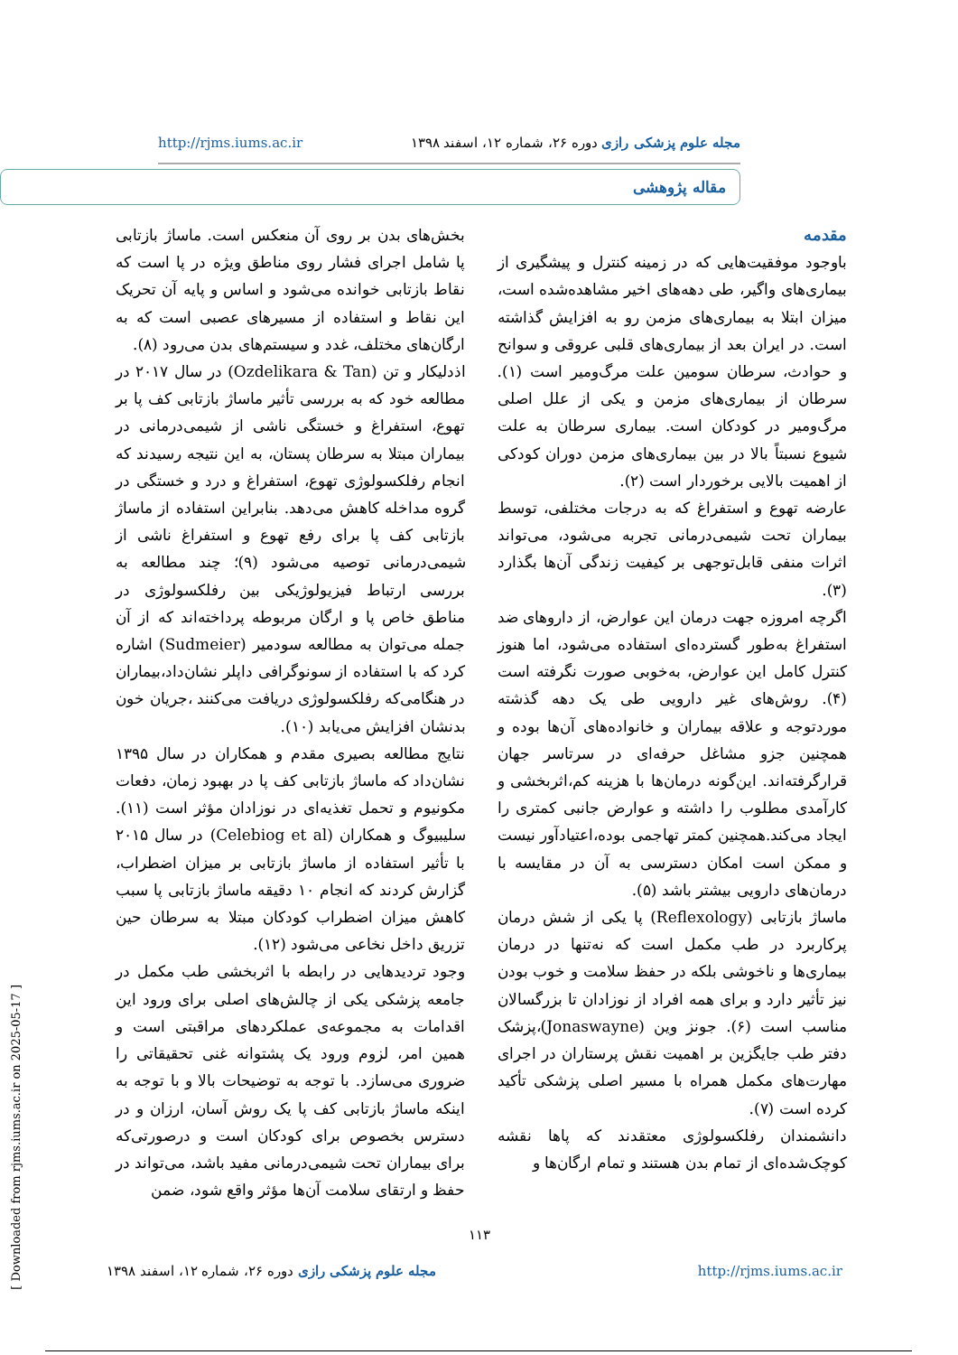http://rjms.iums.ac.ir مجله علوم پزشکی رازی دوره ۲۶، شماره ۱۲، اسفند ۱۳۹۸
مقاله پژوهشی
مقدمه
باوجود موفقیت‌هایی که در زمینه کنترل و پیشگیری از بیماری‌های واگیر، طی دهه‌های اخیر مشاهده‌شده است، میزان ابتلا به بیماری‌های مزمن رو به افزایش گذاشته است. در ایران بعد از بیماری‌های قلبی عروقی و سوانح و حوادث، سرطان سومین علت مرگ‌ومیر است (۱). سرطان از بیماری‌های مزمن و یکی از علل اصلی مرگ‌ومیر در کودکان است. بیماری سرطان به علت شیوع نسبتاً بالا در بین بیماری‌های مزمن دوران کودکی از اهمیت بالایی برخوردار است (۲).
عارضه تهوع و استفراغ که به درجات مختلفی، توسط بیماران تحت شیمی‌درمانی تجربه می‌شود، می‌تواند اثرات منفی قابل‌توجهی بر کیفیت زندگی آن‌ها بگذارد (۳).
اگرچه امروزه جهت درمان این عوارض، از داروهای ضد استفراغ به‌طور گسترده‌ای استفاده می‌شود، اما هنوز کنترل کامل این عوارض، به‌خوبی صورت نگرفته است (۴). روش‌های غیر دارویی طی یک دهه گذشته موردتوجه و علاقه بیماران و خانواده‌های آن‌ها بوده و همچنین جزو مشاغل حرفه‌ای در سرتاسر جهان قرارگرفته‌اند. این‌گونه درمان‌ها با هزینه کم،اثربخشی و کارآمدی مطلوب را داشته و عوارض جانبی کمتری را ایجاد می‌کند.همچنین کمتر تهاجمی بوده،اعتیادآور نیست و ممکن است امکان دسترسی به آن در مقایسه با درمان‌های دارویی بیشتر باشد (۵).
ماساژ بازتابی (Reflexology) پا یکی از شش درمان پرکاربرد در طب مکمل است که نه‌تنها در درمان بیماری‌ها و ناخوشی بلکه در حفظ سلامت و خوب بودن نیز تأثیر دارد و برای همه افراد از نوزادان تا بزرگسالان مناسب است (۶). جونز وین (Jonaswayne)،پزشک دفتر طب جایگزین بر اهمیت نقش پرستاران در اجرای مهارت‌های مکمل همراه با مسیر اصلی پزشکی تأکید کرده است (۷).
دانشمندان رفلکسولوژی معتقدند که پاها نقشه کوچک‌شده‌ای از تمام بدن هستند و تمام ارگان‌ها و
بخش‌های بدن بر روی آن منعکس است. ماساژ بازتابی پا شامل اجرای فشار روی مناطق ویژه در پا است که نقاط بازتابی خوانده می‌شود و اساس و پایه آن تحریک این نقاط و استفاده از مسیرهای عصبی است که به ارگان‌های مختلف، غدد و سیستم‌های بدن می‌رود (۸).
اذدلیکار و تن (Ozdelikara & Tan) در سال ۲۰۱۷ در مطالعه خود که به بررسی تأثیر ماساژ بازتابی کف پا بر تهوع، استفراغ و خستگی ناشی از شیمی‌درمانی در بیماران مبتلا به سرطان پستان، به این نتیجه رسیدند که انجام رفلکسولوژی تهوع، استفراغ و درد و خستگی در گروه مداخله کاهش می‌دهد. بنابراین استفاده از ماساژ بازتابی کف پا برای رفع تهوع و استفراغ ناشی از شیمی‌درمانی توصیه می‌شود (۹)؛ چند مطالعه به بررسی ارتباط فیزیولوژیکی بین رفلکسولوژی در مناطق خاص پا و ارگان مربوطه پرداخته‌اند که از آن جمله می‌توان به مطالعه سودمیر (Sudmeier) اشاره کرد که با استفاده از سونوگرافی داپلر نشان‌داد،بیماران در هنگامی‌که رفلکسولوژی دریافت می‌کنند ،جریان خون بدنشان افزایش می‌یابد (۱۰).
نتایج مطالعه بصیری مقدم و همکاران در سال ۱۳۹۵ نشان‌داد که ماساژ بازتابی کف پا در بهبود زمان، دفعات مکونیوم و تحمل تغذیه‌ای در نوزادان مؤثر است (۱۱). سلیبیوگ و همکاران (Celebiog et al) در سال ۲۰۱۵ با تأثیر استفاده از ماساژ بازتابی بر میزان اضطراب، گزارش کردند که انجام ۱۰ دقیقه ماساژ بازتابی پا سبب کاهش میزان اضطراب کودکان مبتلا به سرطان حین تزریق داخل نخاعی می‌شود (۱۲).
وجود تردیدهایی در رابطه با اثربخشی طب مکمل در جامعه پزشکی یکی از چالش‌های اصلی برای ورود این اقدامات به مجموعه‌ی عملکردهای مراقبتی است و همین امر، لزوم ورود یک پشتوانه غنی تحقیقاتی را ضروری می‌سازد. با توجه به توضیحات بالا و با توجه به اینکه ماساژ بازتابی کف پا یک روش آسان، ارزان و در دسترس بخصوص برای کودکان است و درصورتی‌که برای بیماران تحت شیمی‌درمانی مفید باشد، می‌تواند در حفظ و ارتقای سلامت آن‌ها مؤثر واقع شود، ضمن
[ Downloaded from rjms.iums.ac.ir on 2025-05-17 ]
۱۱۳
مجله علوم پزشکی رازی دوره ۲۶، شماره ۱۲، اسفند ۱۳۹۸ http://rjms.iums.ac.ir